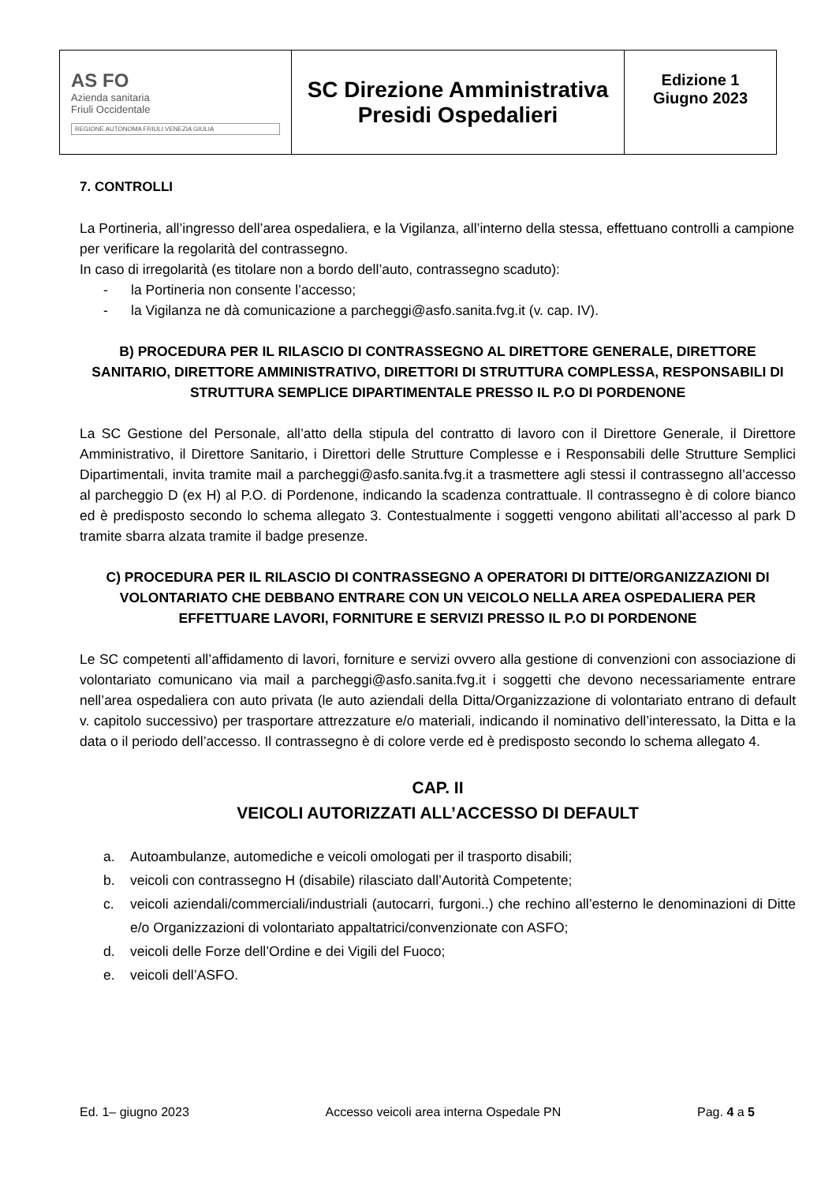| AS FO Azienda sanitaria Friuli Occidentale REGIONE AUTONOMA FRIULI VENEZIA GIULIA | SC Direzione Amministrativa Presidi Ospedalieri | Edizione 1 Giugno 2023 |
7. CONTROLLI
La Portineria, all’ingresso dell’area ospedaliera, e la Vigilanza, all’interno della stessa, effettuano controlli a campione per verificare la regolarità del contrassegno.
In caso di irregolarità (es titolare non a bordo dell’auto, contrassegno scaduto):
- la Portineria non consente l’accesso;
- la Vigilanza ne dà comunicazione a parcheggi@asfo.sanita.fvg.it (v. cap. IV).
B) PROCEDURA PER IL RILASCIO DI CONTRASSEGNO AL DIRETTORE GENERALE, DIRETTORE SANITARIO, DIRETTORE AMMINISTRATIVO, DIRETTORI DI STRUTTURA COMPLESSA, RESPONSABILI DI STRUTTURA SEMPLICE DIPARTIMENTALE PRESSO IL P.O DI PORDENONE
La SC Gestione del Personale, all’atto della stipula del contratto di lavoro con il Direttore Generale, il Direttore Amministrativo, il Direttore Sanitario, i Direttori delle Strutture Complesse e i Responsabili delle Strutture Semplici Dipartimentali, invita tramite mail a parcheggi@asfo.sanita.fvg.it a trasmettere agli stessi il contrassegno all’accesso al parcheggio D (ex H) al P.O. di Pordenone, indicando la scadenza contrattuale. Il contrassegno è di colore bianco ed è predisposto secondo lo schema allegato 3. Contestualmente i soggetti vengono abilitati all’accesso al park D tramite sbarra alzata tramite il badge presenze.
C) PROCEDURA PER IL RILASCIO DI CONTRASSEGNO A OPERATORI DI DITTE/ORGANIZZAZIONI DI VOLONTARIATO CHE DEBBANO ENTRARE CON UN VEICOLO NELLA AREA OSPEDALIERA PER EFFETTUARE LAVORI, FORNITURE E SERVIZI PRESSO IL P.O DI PORDENONE
Le SC competenti all’affidamento di lavori, forniture e servizi ovvero alla gestione di convenzioni con associazione di volontariato comunicano via mail a parcheggi@asfo.sanita.fvg.it i soggetti che devono necessariamente entrare nell’area ospedaliera con auto privata (le auto aziendali della Ditta/Organizzazione di volontariato entrano di default v. capitolo successivo) per trasportare attrezzature e/o materiali, indicando il nominativo dell’interessato, la Ditta e la data o il periodo dell’accesso. Il contrassegno è di colore verde ed è predisposto secondo lo schema allegato 4.
CAP. II
VEICOLI AUTORIZZATI ALL’ACCESSO DI DEFAULT
a. Autoambulanze, automediche e veicoli omologati per il trasporto disabili;
b. veicoli con contrassegno H (disabile) rilasciato dall’Autorità Competente;
c. veicoli aziendali/commerciali/industriali (autocarri, furgoni..) che rechino all’esterno le denominazioni di Ditte e/o Organizzazioni di volontariato appaltatrici/convenzionate con ASFO;
d. veicoli delle Forze dell’Ordine e dei Vigili del Fuoco;
e. veicoli dell’ASFO.
Ed. 1– giugno 2023 Accesso veicoli area interna Ospedale PN Pag. 4 a 5